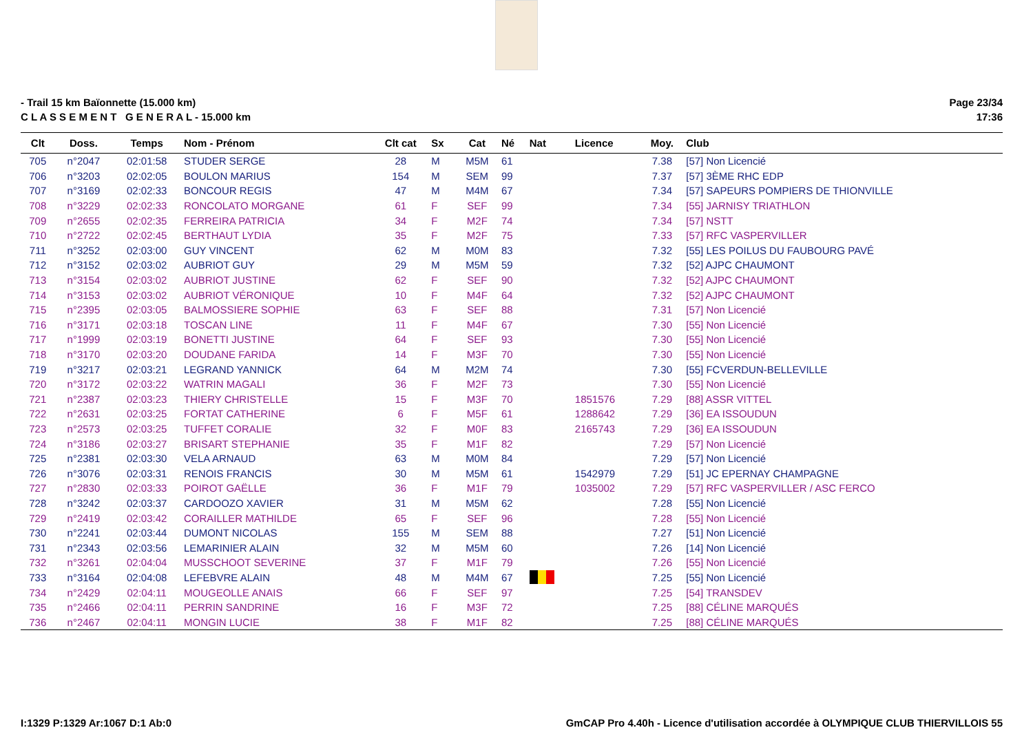- Trail 15 km Baïonnette (15.000 km)
C L A S S E M E N T G E N E R A L - 15.000 km
Page 23/34
17:36
| Clt | Doss. | Temps | Nom - Prénom | Clt cat | Sx | Cat | Né | Nat | Licence | Moy. | Club |
| --- | --- | --- | --- | --- | --- | --- | --- | --- | --- | --- | --- |
| 705 | n°2047 | 02:01:58 | STUDER SERGE | 28 | M | M5M | 61 | | | 7.38 | [57] Non Licencié |
| 706 | n°3203 | 02:02:05 | BOULON MARIUS | 154 | M | SEM | 99 | | | 7.37 | [57] 3ÈME RHC EDP |
| 707 | n°3169 | 02:02:33 | BONCOUR REGIS | 47 | M | M4M | 67 | | | 7.34 | [57] SAPEURS POMPIERS DE THIONVILLE |
| 708 | n°3229 | 02:02:33 | RONCOLATO MORGANE | 61 | F | SEF | 99 | | | 7.34 | [55] JARNISY TRIATHLON |
| 709 | n°2655 | 02:02:35 | FERREIRA PATRICIA | 34 | F | M2F | 74 | | | 7.34 | [57] NSTT |
| 710 | n°2722 | 02:02:45 | BERTHAUT LYDIA | 35 | F | M2F | 75 | | | 7.33 | [57] RFC VASPERVILLER |
| 711 | n°3252 | 02:03:00 | GUY VINCENT | 62 | M | M0M | 83 | | | 7.32 | [55] LES POILUS DU FAUBOURG PAVÉ |
| 712 | n°3152 | 02:03:02 | AUBRIOT GUY | 29 | M | M5M | 59 | | | 7.32 | [52] AJPC CHAUMONT |
| 713 | n°3154 | 02:03:02 | AUBRIOT JUSTINE | 62 | F | SEF | 90 | | | 7.32 | [52] AJPC CHAUMONT |
| 714 | n°3153 | 02:03:02 | AUBRIOT VÉRONIQUE | 10 | F | M4F | 64 | | | 7.32 | [52] AJPC CHAUMONT |
| 715 | n°2395 | 02:03:05 | BALMOSSIERE SOPHIE | 63 | F | SEF | 88 | | | 7.31 | [57] Non Licencié |
| 716 | n°3171 | 02:03:18 | TOSCAN LINE | 11 | F | M4F | 67 | | | 7.30 | [55] Non Licencié |
| 717 | n°1999 | 02:03:19 | BONETTI JUSTINE | 64 | F | SEF | 93 | | | 7.30 | [55] Non Licencié |
| 718 | n°3170 | 02:03:20 | DOUDANE FARIDA | 14 | F | M3F | 70 | | | 7.30 | [55] Non Licencié |
| 719 | n°3217 | 02:03:21 | LEGRAND YANNICK | 64 | M | M2M | 74 | | | 7.30 | [55] FCVERDUN-BELLEVILLE |
| 720 | n°3172 | 02:03:22 | WATRIN MAGALI | 36 | F | M2F | 73 | | | 7.30 | [55] Non Licencié |
| 721 | n°2387 | 02:03:23 | THIERY CHRISTELLE | 15 | F | M3F | 70 | | 1851576 | 7.29 | [88] ASSR VITTEL |
| 722 | n°2631 | 02:03:25 | FORTAT CATHERINE | 6 | F | M5F | 61 | | 1288642 | 7.29 | [36] EA ISSOUDUN |
| 723 | n°2573 | 02:03:25 | TUFFET CORALIE | 32 | F | M0F | 83 | | 2165743 | 7.29 | [36] EA ISSOUDUN |
| 724 | n°3186 | 02:03:27 | BRISART STEPHANIE | 35 | F | M1F | 82 | | | 7.29 | [57] Non Licencié |
| 725 | n°2381 | 02:03:30 | VELA ARNAUD | 63 | M | M0M | 84 | | | 7.29 | [57] Non Licencié |
| 726 | n°3076 | 02:03:31 | RENOIS FRANCIS | 30 | M | M5M | 61 | | 1542979 | 7.29 | [51] JC EPERNAY CHAMPAGNE |
| 727 | n°2830 | 02:03:33 | POIROT GAËLLE | 36 | F | M1F | 79 | | 1035002 | 7.29 | [57] RFC VASPERVILLER / ASC FERCO |
| 728 | n°3242 | 02:03:37 | CARDOOZO XAVIER | 31 | M | M5M | 62 | | | 7.28 | [55] Non Licencié |
| 729 | n°2419 | 02:03:42 | CORAILLER MATHILDE | 65 | F | SEF | 96 | | | 7.28 | [55] Non Licencié |
| 730 | n°2241 | 02:03:44 | DUMONT NICOLAS | 155 | M | SEM | 88 | | | 7.27 | [51] Non Licencié |
| 731 | n°2343 | 02:03:56 | LEMARINIER ALAIN | 32 | M | M5M | 60 | | | 7.26 | [14] Non Licencié |
| 732 | n°3261 | 02:04:04 | MUSSCHOOT SEVERINE | 37 | F | M1F | 79 | | | 7.26 | [55] Non Licencié |
| 733 | n°3164 | 02:04:08 | LEFEBVRE ALAIN | 48 | M | M4M | 67 | | | 7.25 | [55] Non Licencié |
| 734 | n°2429 | 02:04:11 | MOUGEOLLE ANAIS | 66 | F | SEF | 97 | | | 7.25 | [54] TRANSDEV |
| 735 | n°2466 | 02:04:11 | PERRIN SANDRINE | 16 | F | M3F | 72 | | | 7.25 | [88] CÉLINE MARQUÉS |
| 736 | n°2467 | 02:04:11 | MONGIN LUCIE | 38 | F | M1F | 82 | | | 7.25 | [88] CÉLINE MARQUÉS |
I:1329 P:1329 Ar:1067 D:1 Ab:0 GmCAP Pro 4.40h - Licence d'utilisation accordée à OLYMPIQUE CLUB THIERVILLOIS 55